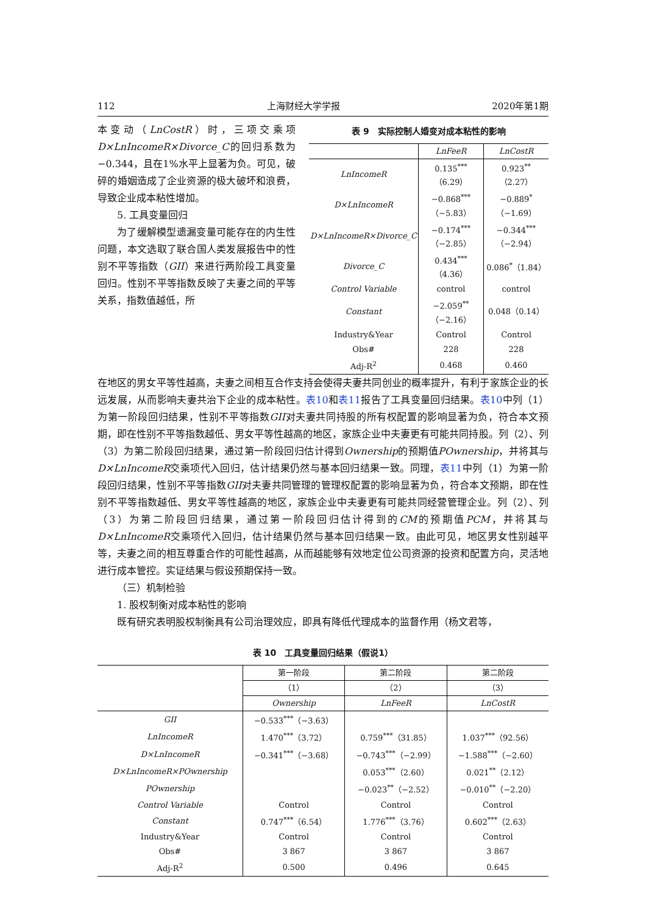112 上海财经大学学报 2020年第1期
本变动（LnCostR）时，三项交乘项D×LnIncomeR×Divorce_C的回归系数为−0.344，且在1%水平上显著为负。可见，破碎的婚姻造成了企业资源的极大破坏和浪费，导致企业成本粘性增加。
5. 工具变量回归
为了缓解模型遗漏变量可能存在的内生性问题，本文选取了联合国人类发展报告中的性别不平等指数（GII）来进行两阶段工具变量回归。性别不平等指数反映了夫妻之间的平等关系，指数值越低，所
表 9　实际控制人婚变对成本粘性的影响
| | LnFeeR | LnCostR |
| --- | --- | --- |
| LnIncomeR | 0.135<sup>***</sup>（6.29） | 0.923<sup>**</sup>（2.27） |
| D×LnIncomeR | −0.868<sup>***</sup>（−5.83） | −0.889<sup>*</sup>（−1.69） |
| D×LnIncomeR×Divorce_C | −0.174<sup>***</sup>（−2.85） | −0.344<sup>***</sup>（−2.94） |
| Divorce_C | 0.434<sup>***</sup>（4.36） | 0.086<sup>*</sup>（1.84） |
| Control Variable | control | control |
| Constant | −2.059<sup>**</sup>（−2.16） | 0.048（0.14） |
| Industry&Year | Control | Control |
| Obs# | 228 | 228 |
| Adj-R<sup>2</sup> | 0.468 | 0.460 |
在地区的男女平等性越高，夫妻之间相互合作支持会使得夫妻共同创业的概率提升，有利于家族企业的长远发展，从而影响夫妻共治下企业的成本粘性。表10和表11报告了工具变量回归结果。表10中列（1）为第一阶段回归结果，性别不平等指数GII对夫妻共同持股的所有权配置的影响显著为负，符合本文预期，即在性别不平等指数越低、男女平等性越高的地区，家族企业中夫妻更有可能共同持股。列（2）、列（3）为第二阶段回归结果，通过第一阶段回归估计得到Ownership的预期值POwnership，并将其与D×LnIncomeR交乘项代入回归，估计结果仍然与基本回归结果一致。同理，表11中列（1）为第一阶段回归结果，性别不平等指数GII对夫妻共同管理的管理权配置的影响显著为负，符合本文预期，即在性别不平等指数越低、男女平等性越高的地区，家族企业中夫妻更有可能共同经营管理企业。列（2）、列（3）为第二阶段回归结果，通过第一阶段回归估计得到的CM的预期值PCM，并将其与D×LnIncomeR交乘项代入回归，估计结果仍然与基本回归结果一致。由此可见，地区男女性别越平等，夫妻之间的相互尊重合作的可能性越高，从而越能够有效地定位公司资源的投资和配置方向，灵活地进行成本管控。实证结果与假设预期保持一致。
（三）机制检验
1. 股权制衡对成本粘性的影响
既有研究表明股权制衡具有公司治理效应，即具有降低代理成本的监督作用（杨文君等，
表 10　工具变量回归结果（假说1）
| | 第一阶段 | 第二阶段 | 第二阶段 |
| --- | --- | --- | --- |
| | （1） | （2） | （3） |
| | Ownership | LnFeeR | LnCostR |
| GII | −0.533<sup>***</sup>（−3.63） | | |
| LnIncomeR | 1.470<sup>***</sup>（3.72） | 0.759<sup>***</sup>（31.85） | 1.037<sup>***</sup>（92.56） |
| D×LnIncomeR | −0.341<sup>***</sup>（−3.68） | −0.743<sup>***</sup>（−2.99） | −1.588<sup>***</sup>（−2.60） |
| D×LnIncomeR×POwnership | | 0.053<sup>***</sup>（2.60） | 0.021<sup>**</sup>（2.12） |
| POwnership | | −0.023<sup>**</sup>（−2.52） | −0.010<sup>**</sup>（−2.20） |
| Control Variable | Control | Control | Control |
| Constant | 0.747<sup>***</sup>（6.54） | 1.776<sup>***</sup>（3.76） | 0.602<sup>***</sup>（2.63） |
| Industry&Year | Control | Control | Control |
| Obs# | 3 867 | 3 867 | 3 867 |
| Adj-R<sup>2</sup> | 0.500 | 0.496 | 0.645 |